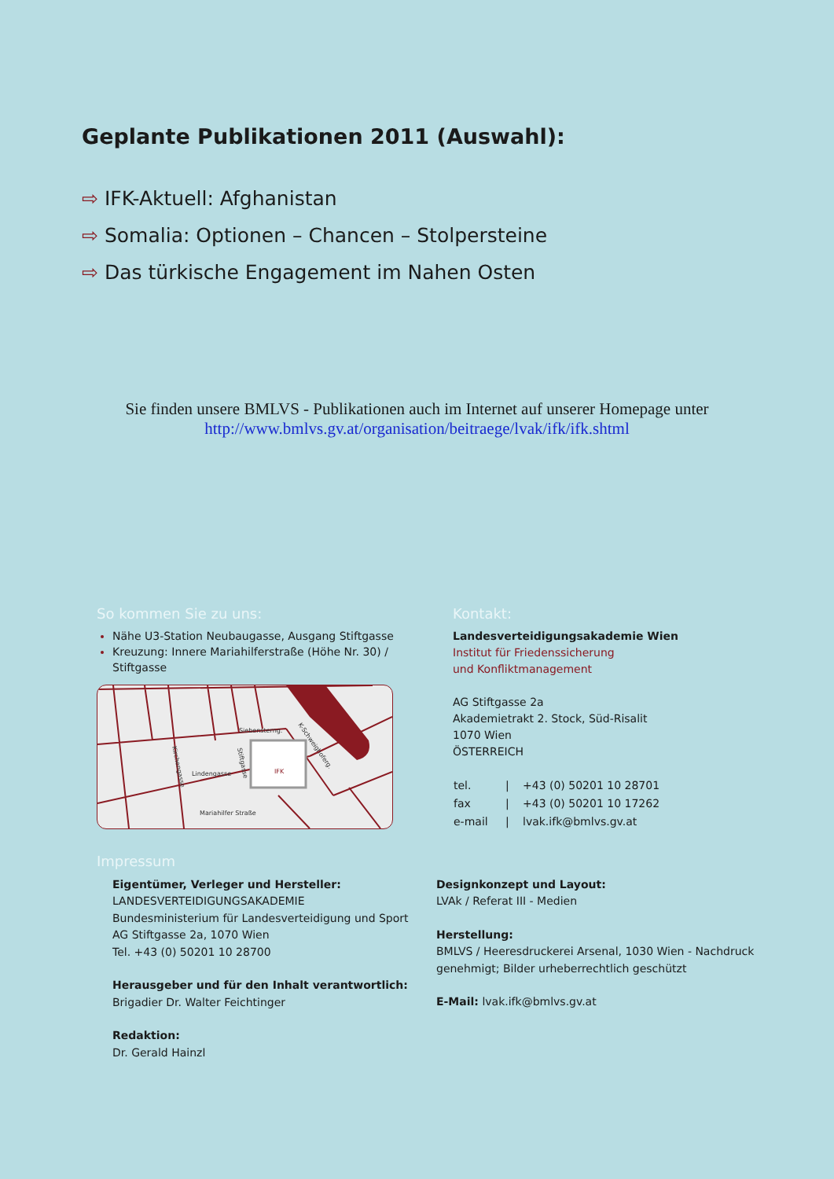Geplante Publikationen 2011 (Auswahl):
⇨ IFK-Aktuell: Afghanistan
⇨ Somalia: Optionen – Chancen – Stolpersteine
⇨ Das türkische Engagement im Nahen Osten
Sie finden unsere BMLVS - Publikationen auch im Internet auf unserer Homepage unter
http://www.bmlvs.gv.at/organisation/beitraege/lvak/ifk/ifk.shtml
So kommen Sie zu uns:
Nähe U3-Station Neubaugasse, Ausgang Stiftgasse
Kreuzung: Innere Mariahilferstraße (Höhe Nr. 30) / Stiftgasse
Siebensterng.
Lindengasse
Mariahilfer Straße
IFK
Kirchengasse
Stiftgasse
K-Schweighoferg.
Kontakt:
Landesverteidigungsakademie Wien
Institut für Friedenssicherung
und Konfliktmanagement
AG Stiftgasse 2a
Akademietrakt 2. Stock, Süd-Risalit
1070 Wien
ÖSTERREICH
| tel. | / | +43 (0) 50201 10 28701 |
| fax | / | +43 (0) 50201 10 17262 |
| e-mail | / | lvak.ifk@bmlvs.gv.at |
Impressum
Eigentümer, Verleger und Hersteller:
LANDESVERTEIDIGUNGSAKADEMIE
Bundesministerium für Landesverteidigung und Sport
AG Stiftgasse 2a, 1070 Wien
Tel. +43 (0) 50201 10 28700
Herausgeber und für den Inhalt verantwortlich:
Brigadier Dr. Walter Feichtinger
Redaktion:
Dr. Gerald Hainzl
Designkonzept und Layout:
LVAk / Referat III - Medien
Herstellung:
BMLVS / Heeresdruckerei Arsenal, 1030 Wien - Nachdruck genehmigt; Bilder urheberrechtlich geschützt
E-Mail: lvak.ifk@bmlvs.gv.at